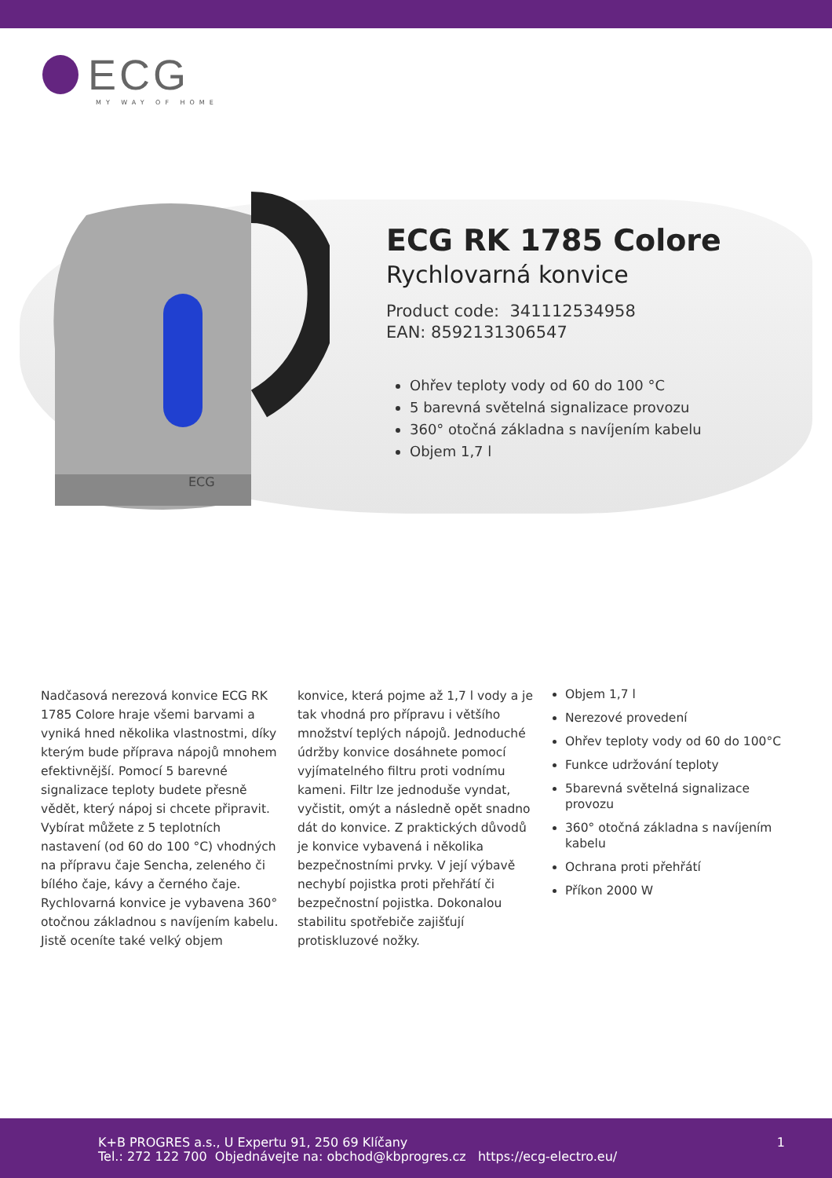ECG
MY WAY OF HOME
ECG
ECG RK 1785 Colore
Rychlovarná konvice
Product code: 341112534958
EAN: 8592131306547
Ohřev teploty vody od 60 do 100 °C
5 barevná světelná signalizace provozu
360° otočná základna s navíjením kabelu
Objem 1,7 l
Nadčasová nerezová konvice ECG RK 1785 Colore hraje všemi barvami a vyniká hned několika vlastnostmi, díky kterým bude příprava nápojů mnohem efektivnější. Pomocí 5 barevné signalizace teploty budete přesně vědět, který nápoj si chcete připravit. Vybírat můžete z 5 teplotních nastavení (od 60 do 100 °C) vhodných na přípravu čaje Sencha, zeleného či bílého čaje, kávy a černého čaje.
Rychlovarná konvice je vybavena 360° otočnou základnou s navíjením kabelu. Jistě oceníte také velký objem
konvice, která pojme až 1,7 l vody a je tak vhodná pro přípravu i většího množství teplých nápojů. Jednoduché údržby konvice dosáhnete pomocí vyjímatelného filtru proti vodnímu kameni. Filtr lze jednoduše vyndat, vyčistit, omýt a následně opět snadno dát do konvice. Z praktických důvodů je konvice vybavená i několika bezpečnostními prvky. V její výbavě nechybí pojistka proti přehřátí či bezpečnostní pojistka. Dokonalou stabilitu spotřebiče zajišťují protiskluzové nožky.
Objem 1,7 l
Nerezové provedení
Ohřev teploty vody od 60 do 100°C
Funkce udržování teploty
5barevná světelná signalizace provozu
360° otočná základna s navíjením kabelu
Ochrana proti přehřátí
Příkon 2000 W
K+B PROGRES a.s., U Expertu 91, 250 69 Klíčany
Tel.: 272 122 700 Objednávejte na: obchod@kbprogres.cz https://ecg-electro.eu/
1